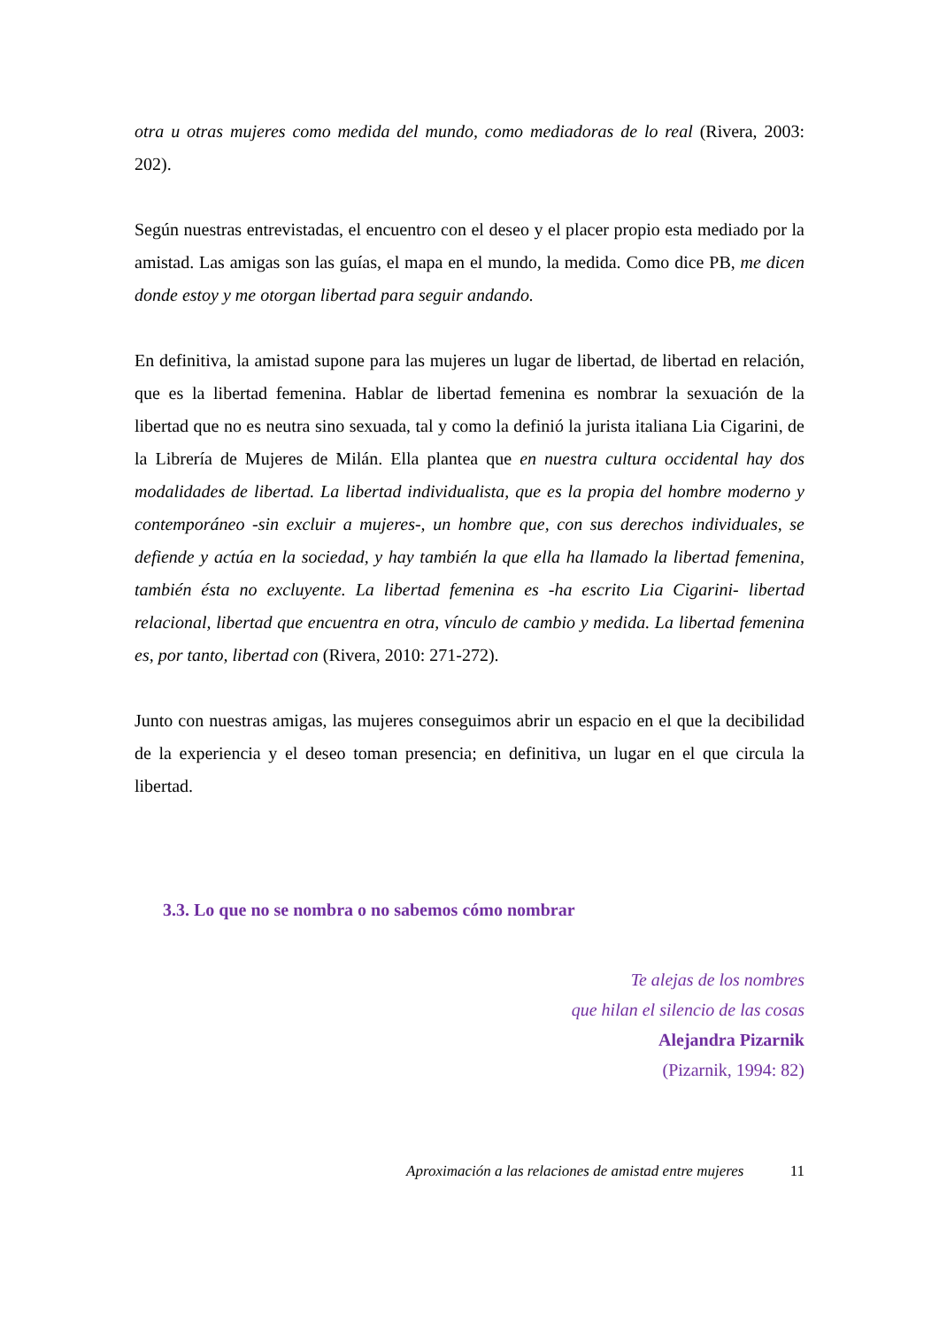otra u otras mujeres como medida del mundo, como mediadoras de lo real (Rivera, 2003: 202).
Según nuestras entrevistadas, el encuentro con el deseo y el placer propio esta mediado por la amistad. Las amigas son las guías, el mapa en el mundo, la medida. Como dice PB, me dicen donde estoy y me otorgan libertad para seguir andando.
En definitiva, la amistad supone para las mujeres un lugar de libertad, de libertad en relación, que es la libertad femenina. Hablar de libertad femenina es nombrar la sexuación de la libertad que no es neutra sino sexuada, tal y como la definió la jurista italiana Lia Cigarini, de la Librería de Mujeres de Milán. Ella plantea que en nuestra cultura occidental hay dos modalidades de libertad. La libertad individualista, que es la propia del hombre moderno y contemporáneo -sin excluir a mujeres-, un hombre que, con sus derechos individuales, se defiende y actúa en la sociedad, y hay también la que ella ha llamado la libertad femenina, también ésta no excluyente. La libertad femenina es -ha escrito Lia Cigarini- libertad relacional, libertad que encuentra en otra, vínculo de cambio y medida. La libertad femenina es, por tanto, libertad con (Rivera, 2010: 271-272).
Junto con nuestras amigas, las mujeres conseguimos abrir un espacio en el que la decibilidad de la experiencia y el deseo toman presencia; en definitiva, un lugar en el que circula la libertad.
3.3. Lo que no se nombra o no sabemos cómo nombrar
Te alejas de los nombres
que hilan el silencio de las cosas
Alejandra Pizarnik
(Pizarnik, 1994: 82)
Aproximación a las relaciones de amistad entre mujeres 11